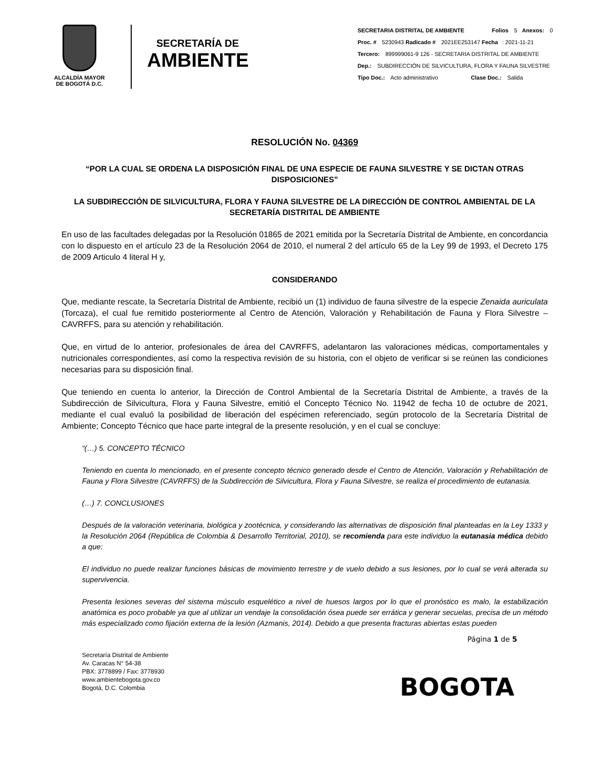ALCALDÍA MAYOR
DE BOGOTÁ D.C.
SECRETARÍA DE
AMBIENTE
SECRETARIA DISTRITAL DE AMBIENTE Folios 5 Anexos: 0
Proc. # 5230943 Radicado # 2021EE253147 Fecha: 2021-11-21
Tercero: 899999061-9 126 - SECRETARIA DISTRITAL DE AMBIENTE
Dep.: SUBDIRECCIÓN DE SILVICULTURA, FLORA Y FAUNA SILVESTRE
Tipo Doc.: Acto administrativo Clase Doc.: Salida
RESOLUCIÓN No. 04369
“POR LA CUAL SE ORDENA LA DISPOSICIÓN FINAL DE UNA ESPECIE DE FAUNA SILVESTRE Y SE DICTAN OTRAS DISPOSICIONES”
LA SUBDIRECCIÓN DE SILVICULTURA, FLORA Y FAUNA SILVESTRE DE LA DIRECCIÓN DE CONTROL AMBIENTAL DE LA SECRETARÍA DISTRITAL DE AMBIENTE
En uso de las facultades delegadas por la Resolución 01865 de 2021 emitida por la Secretaría Distrital de Ambiente, en concordancia con lo dispuesto en el artículo 23 de la Resolución 2064 de 2010, el numeral 2 del artículo 65 de la Ley 99 de 1993, el Decreto 175 de 2009 Articulo 4 literal H y,
CONSIDERANDO
Que, mediante rescate, la Secretaría Distrital de Ambiente, recibió un (1) individuo de fauna silvestre de la especie Zenaida auriculata (Torcaza), el cual fue remitido posteriormente al Centro de Atención, Valoración y Rehabilitación de Fauna y Flora Silvestre – CAVRFFS, para su atención y rehabilitación.
Que, en virtud de lo anterior, profesionales de área del CAVRFFS, adelantaron las valoraciones médicas, comportamentales y nutricionales correspondientes, así como la respectiva revisión de su historia, con el objeto de verificar si se reúnen las condiciones necesarias para su disposición final.
Que teniendo en cuenta lo anterior, la Dirección de Control Ambiental de la Secretaría Distrital de Ambiente, a través de la Subdirección de Silvicultura, Flora y Fauna Silvestre, emitió el Concepto Técnico No. 11942 de fecha 10 de octubre de 2021, mediante el cual evaluó la posibilidad de liberación del espécimen referenciado, según protocolo de la Secretaría Distrital de Ambiente; Concepto Técnico que hace parte integral de la presente resolución, y en el cual se concluye:
“(…) 5. CONCEPTO TÉCNICO
Teniendo en cuenta lo mencionado, en el presente concepto técnico generado desde el Centro de Atención, Valoración y Rehabilitación de Fauna y Flora Silvestre (CAVRFFS) de la Subdirección de Silvicultura, Flora y Fauna Silvestre, se realiza el procedimiento de eutanasia.
(…) 7. CONCLUSIONES
Después de la valoración veterinaria, biológica y zootécnica, y considerando las alternativas de disposición final planteadas en la Ley 1333 y la Resolución 2064 (República de Colombia & Desarrollo Territorial, 2010), se recomienda para este individuo la eutanasia médica debido a que:
El individuo no puede realizar funciones básicas de movimiento terrestre y de vuelo debido a sus lesiones, por lo cual se verá alterada su supervivencia.
Presenta lesiones severas del sistema músculo esquelético a nivel de huesos largos por lo que el pronóstico es malo, la estabilización anatómica es poco probable ya que al utilizar un vendaje la consolidación ósea puede ser errática y generar secuelas, precisa de un método más especializado como fijación externa de la lesión (Azmanis, 2014). Debido a que presenta fracturas abiertas estas pueden
Página 1 de 5
Secretaría Distrital de Ambiente
Av. Caracas N° 54-38
PBX: 3778899 / Fax: 3778930
www.ambientebogota.gov.co
Bogotá, D.C. Colombia
BOGOTA